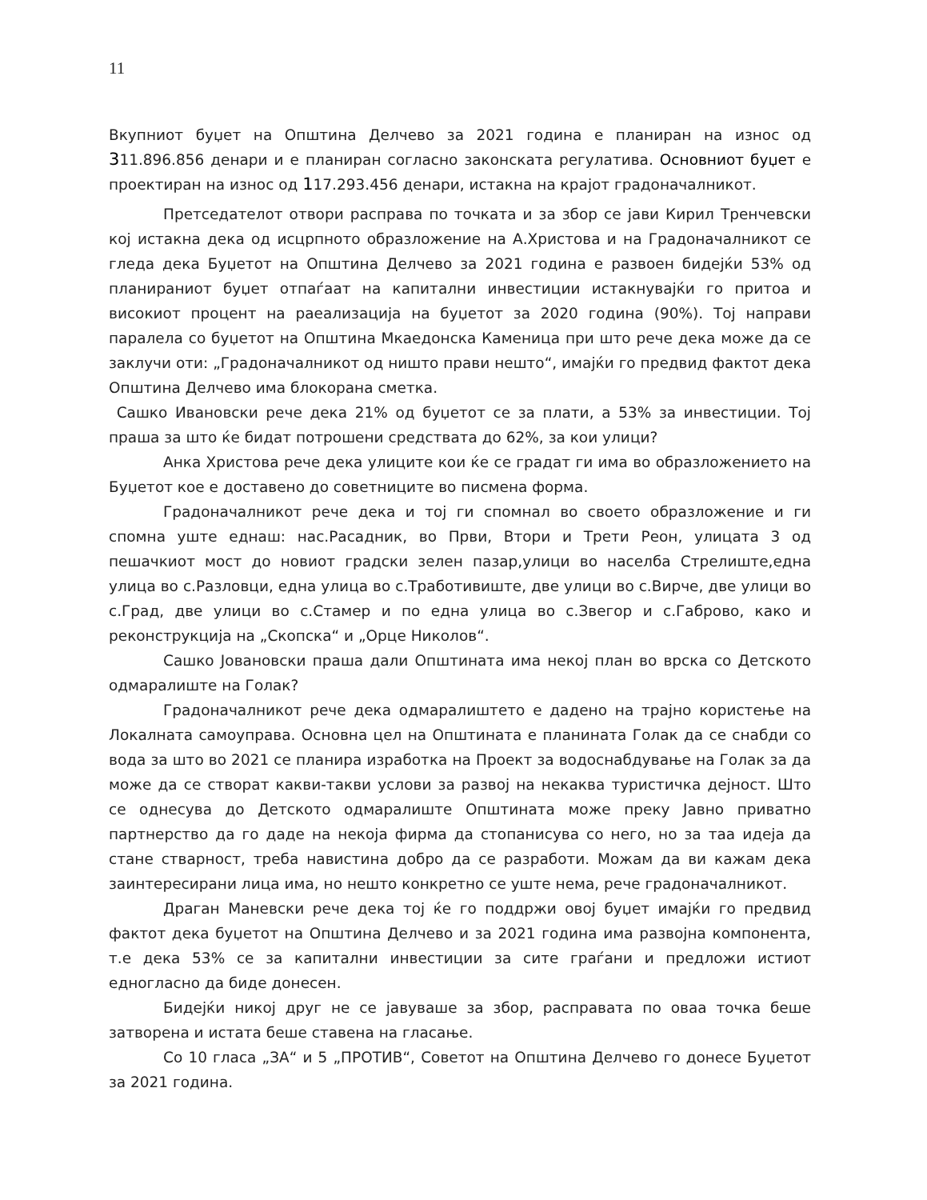11
Вкупниот буџет на Општина Делчево за 2021 година е планиран на износ од 311.896.856 денари и е планиран согласно законската регулатива. Основниот буџет е проектиран на износ од 117.293.456 денари, истакна на крајот градоначалникот.
Претседателот отвори расправа по точката и за збор се јави Кирил Тренчевски кој истакна дека од исцрпното образложение на А.Христова и на Градоначалникот се гледа дека Буџетот на Општина Делчево за 2021 година е развоен бидејќи 53% од планираниот буџет отпаѓаат на капитални инвестиции истакнувајќи го притоа и високиот процент на раеализација на буџетот за 2020 година (90%). Тој направи паралела со буџетот на Општина Мкаедонска Каменица при што рече дека може да се заклучи оти: „Градоначалникот од ништо прави нешто“, имајќи го предвид фактот дека Општина Делчево има блокорана сметка.
Сашко Ивановски рече дека 21% од буџетот се за плати, а 53% за инвестиции. Тој праша за што ќе бидат потрошени средствата до 62%, за кои улици?
Анка Христова рече дека улиците кои ќе се градат ги има во образложението на Буџетот кое е доставено до советниците во писмена форма.
Градоначалникот рече дека и тој ги спомнал во своето образложение и ги спомна уште еднаш: нас.Расадник, во Први, Втори и Трети Реон, улицата 3 од пешачкиот мост до новиот градски зелен пазар,улици во населба Стрелиште,една улица во с.Разловци, една улица во с.Трaботивиште, две улици во с.Вирче, две улици во с.Град, две улици во с.Стамер и по една улица во с.Звегор и с.Габрово, како и реконструкција на „Скопска“ и „Орце Николов“.
Сашко Јовановски праша дали Општината има некој план во врска со Детското одмаралиште на Голак?
Градоначалникот рече дека одмаралиштето е дадено на трајно користење на Локалната самоуправа. Основна цел на Општината е планината Голак да се снабди со вода за што во 2021 се планира изработка на Проект за водоснабдување на Голак за да може да се створат какви-такви услови за развој на некаква туристичка дејност. Што се однесува до Детското одмаралиште Општината може преку Јавно приватно партнерство да го даде на некоја фирма да стопанисува со него, но за таа идеја да стане стварност, треба навистина добро да се разработи. Можам да ви кажам дека заинтересирани лица има, но нешто конкретно се уште нема, рече градоначалникот.
Драган Маневски рече дека тој ќе го поддржи овој буџет имајќи го предвид фактот дека буџетот на Општина Делчево и за 2021 година има развојна компонента, т.е дека 53% се за капитални инвестиции за сите граѓани и предложи истиот едногласно да биде донесен.
Бидејќи никој друг не се јавуваше за збор, расправата по оваа точка беше затворена и истата беше ставена на гласање.
Со 10 гласа „ЗА“ и 5 „ПРОТИВ“, Советот на Општина Делчево го донесе Буџетот за 2021 година.